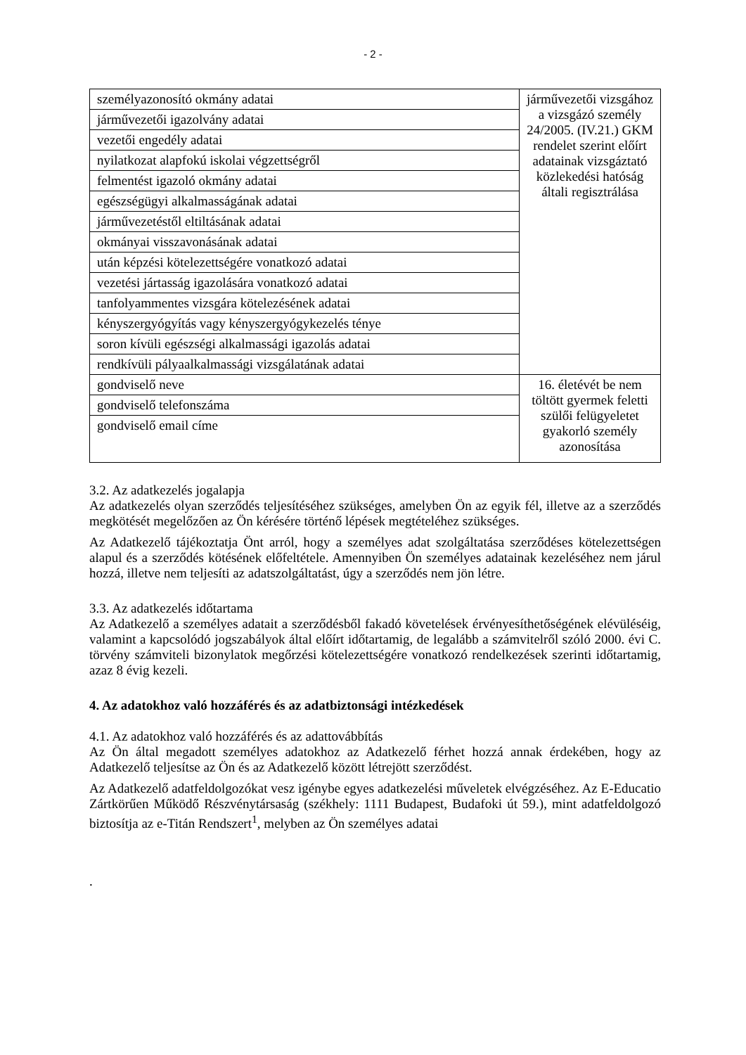- 2 -
| személyazonosító okmány adatai | járművezetői vizsgához a vizsgázó személy 24/2005. (IV.21.) GKM rendelet szerint előírt adatainak vizsgáztató közlekedési hatóság általi regisztrálása |
| járművezetői igazolvány adatai | |
| vezetői engedély adatai | |
| nyilatkozat alapfokú iskolai végzettségről | |
| felmentést igazoló okmány adatai | |
| egészségügyi alkalmasságának adatai | |
| járművezetéstől eltiltásának adatai | |
| okmányai visszavonásának adatai | |
| után képzési kötelezettségére vonatkozó adatai | |
| vezetési jártasság igazolására vonatkozó adatai | |
| tanfolyammentes vizsgára kötelezésének adatai | |
| kényszergyógyítás vagy kényszergyógykezelés ténye | |
| soron kívüli egészségi alkalmassági igazolás adatai | |
| rendkívüli pályaalkalmassági vizsgálatának adatai | |
| gondviselő neve | 16. életévét be nem töltött gyermek feletti szülői felügyeletet gyakorló személy azonosítása |
| gondviselő telefonszáma | |
| gondviselő email címe | |
3.2. Az adatkezelés jogalapja
Az adatkezelés olyan szerződés teljesítéséhez szükséges, amelyben Ön az egyik fél, illetve az a szerződés megkötését megelőzően az Ön kérésére történő lépések megtételéhez szükséges.
Az Adatkezelő tájékoztatja Önt arról, hogy a személyes adat szolgáltatása szerződéses kötelezettségen alapul és a szerződés kötésének előfeltétele. Amennyiben Ön személyes adatainak kezeléséhez nem járul hozzá, illetve nem teljesíti az adatszolgáltatást, úgy a szerződés nem jön létre.
3.3. Az adatkezelés időtartama
Az Adatkezelő a személyes adatait a szerződésből fakadó követelések érvényesíthetőségének elévüléséig, valamint a kapcsolódó jogszabályok által előírt időtartamig, de legalább a számvitelről szóló 2000. évi C. törvény számviteli bizonylatok megőrzési kötelezettségére vonatkozó rendelkezések szerinti időtartamig, azaz 8 évig kezeli.
4. Az adatokhoz való hozzáférés és az adatbiztonsági intézkedések
4.1. Az adatokhoz való hozzáférés és az adattovábbítás
Az Ön által megadott személyes adatokhoz az Adatkezelő férhet hozzá annak érdekében, hogy az Adatkezelő teljesítse az Ön és az Adatkezelő között létrejött szerződést.
Az Adatkezelő adatfeldolgozókat vesz igénybe egyes adatkezelési műveletek elvégzéséhez. Az E-Educatio Zártkörűen Működő Részvénytársaság (székhely: 1111 Budapest, Budafoki út 59.), mint adatfeldolgozó biztosítja az e-Titán Rendszert<sup>1</sup>, melyben az Ön személyes adatai
.